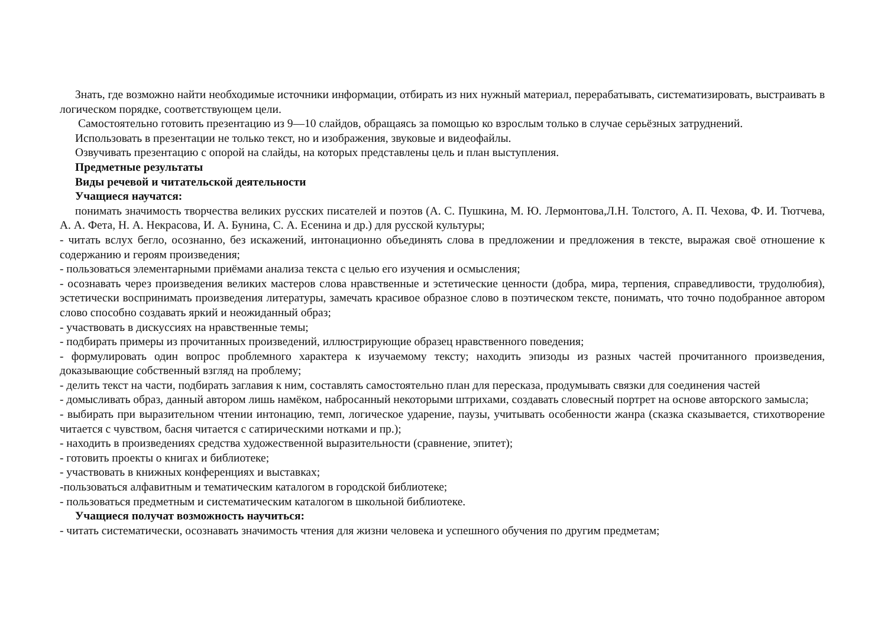Знать, где возможно найти необходимые источники информации, отбирать из них нужный материал, перерабатывать, систематизировать, выстраивать в логическом порядке, соответствующем цели.
Самостоятельно готовить презентацию из 9—10 слайдов, обращаясь за помощью ко взрослым только в случае серьёзных затруднений.
Использовать в презентации не только текст, но и изображения, звуковые и видеофайлы.
Озвучивать презентацию с опорой на слайды, на которых представлены цель и план выступления.
Предметные результаты
Виды речевой и читательской деятельности
Учащиеся научатся:
понимать значимость творчества великих русских писателей и поэтов (А. С. Пушкина, М. Ю. Лермонтова,Л.Н. Толстого, А. П. Чехова, Ф. И. Тютчева, А. А. Фета, Н. А. Некрасова, И. А. Бунина, С. А. Есенина и др.) для русской культуры;
- читать вслух бегло, осознанно, без искажений, интонационно объединять слова в предложении и предложения в тексте, выражая своё отношение к содержанию и героям произведения;
- пользоваться элементарными приёмами анализа текста с целью его изучения и осмысления;
- осознавать через произведения великих мастеров слова нравственные и эстетические ценности (добра, мира, терпения, справедливости, трудолюбия), эстетически воспринимать произведения литературы, замечать красивое образное слово в поэтическом тексте, понимать, что точно подобранное автором слово способно создавать яркий и неожиданный образ;
- участвовать в дискуссиях на нравственные темы;
- подбирать примеры из прочитанных произведений, иллюстрирующие образец нравственного поведения;
- формулировать один вопрос проблемного характера к изучаемому тексту; находить эпизоды из разных частей прочитанного произведения, доказывающие собственный взгляд на проблему;
- делить текст на части, подбирать заглавия к ним, составлять самостоятельно план для пересказа, продумывать связки для соединения частей
- домысливать образ, данный автором лишь намёком, набросанный некоторыми штрихами, создавать словесный портрет на основе авторского замысла;
- выбирать при выразительном чтении интонацию, темп, логическое ударение, паузы, учитывать особенности жанра (сказка сказывается, стихотворение читается с чувством, басня читается с сатирическими нотками и пр.);
- находить в произведениях средства художественной выразительности (сравнение, эпитет);
- готовить проекты о книгах и библиотеке;
- участвовать в книжных конференциях и выставках;
-пользоваться алфавитным и тематическим каталогом в городской библиотеке;
- пользоваться предметным и систематическим каталогом в школьной библиотеке.
Учащиеся получат возможность научиться:
- читать систематически, осознавать значимость чтения для жизни человека и успешного обучения по другим предметам;